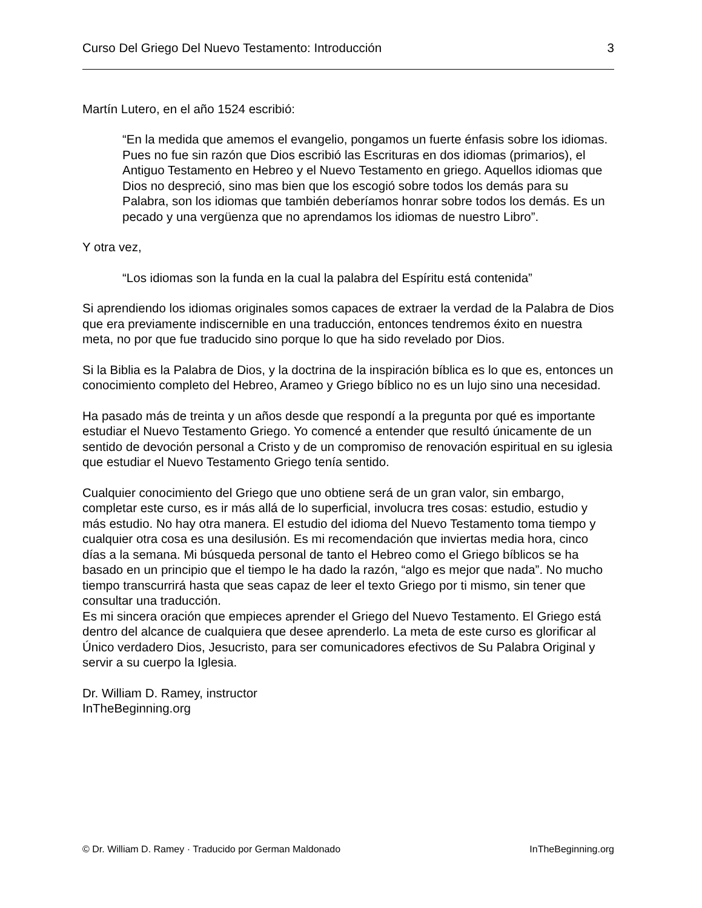Curso Del Griego Del Nuevo Testamento: Introducción 3
Martín Lutero, en el año 1524 escribió:
“En la medida que amemos el evangelio, pongamos un fuerte énfasis sobre los idiomas. Pues no fue sin razón que Dios escribió las Escrituras en dos idiomas (primarios), el Antiguo Testamento en Hebreo y el Nuevo Testamento en griego. Aquellos idiomas que Dios no despreció, sino mas bien que los escogió sobre todos los demás para su Palabra, son los idiomas que también deberíamos honrar sobre todos los demás. Es un pecado y una vergüenza que no aprendamos los idiomas de nuestro Libro”.
Y otra vez,
“Los idiomas son la funda en la cual la palabra del Espíritu está contenida”
Si aprendiendo los idiomas originales somos capaces de extraer la verdad de la Palabra de Dios que era previamente indiscernible en una traducción, entonces tendremos éxito en nuestra meta, no por que fue traducido sino porque lo que ha sido revelado por Dios.
Si la Biblia es la Palabra de Dios, y la doctrina de la inspiración bíblica es lo que es, entonces un conocimiento completo del Hebreo, Arameo y Griego bíblico no es un lujo sino una necesidad.
Ha pasado más de treinta y un años desde que respondí a la pregunta por qué es importante estudiar el Nuevo Testamento Griego. Yo comencé a entender que resultó únicamente de un sentido de devoción personal a Cristo y de un compromiso de renovación espiritual en su iglesia que estudiar el Nuevo Testamento Griego tenía sentido.
Cualquier conocimiento del Griego que uno obtiene será de un gran valor, sin embargo, completar este curso, es ir más allá de lo superficial, involucra tres cosas: estudio, estudio y más estudio. No hay otra manera. El estudio del idioma del Nuevo Testamento toma tiempo y cualquier otra cosa es una desilusión. Es mi recomendación que inviertas media hora, cinco días a la semana. Mi búsqueda personal de tanto el Hebreo como el Griego bíblicos se ha basado en un principio que el tiempo le ha dado la razón, “algo es mejor que nada”. No mucho tiempo transcurrirá hasta que seas capaz de leer el texto Griego por ti mismo, sin tener que consultar una traducción.
Es mi sincera oración que empieces aprender el Griego del Nuevo Testamento. El Griego está dentro del alcance de cualquiera que desee aprenderlo. La meta de este curso es glorificar al Único verdadero Dios, Jesucristo, para ser comunicadores efectivos de Su Palabra Original y servir a su cuerpo la Iglesia.
Dr. William D. Ramey, instructor
InTheBeginning.org
© Dr. William D. Ramey · Traducido por German Maldonado InTheBeginning.org